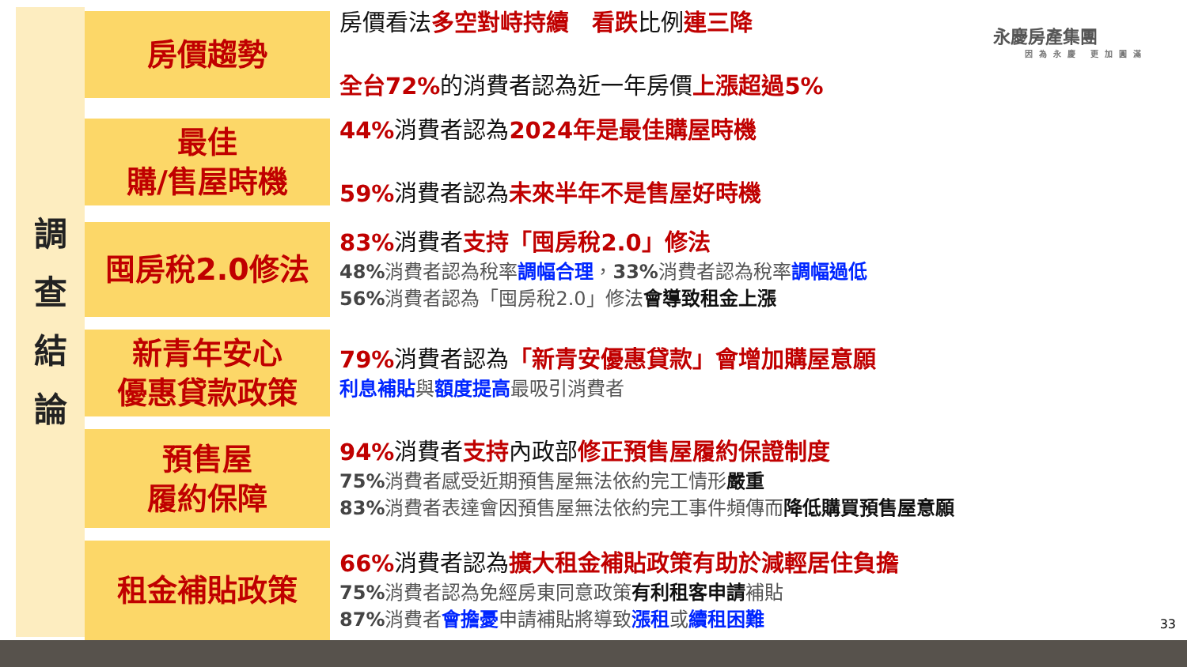調查結論
房價趨勢
房價看法多空對峙持續　看跌比例連三降
全台72% 的消費者認為近一年房價上漲超過5%
最佳
購/售屋時機
44% 消費者認為2024年是最佳購屋時機
59% 消費者認為未來半年不是售屋好時機
囤房稅2.0修法
83% 消費者支持「囤房稅2.0」修法
48% 消費者認為稅率調幅合理，33% 消費者認為稅率調幅過低
56% 消費者認為「囤房稅2.0」修法會導致租金上漲
新青年安心
優惠貸款政策
79% 消費者認為「新青安優惠貸款」會增加購屋意願
利息補貼與額度提高最吸引消費者
預售屋
履約保障
94% 消費者支持內政部修正預售屋履約保證制度
75% 消費者感受近期預售屋無法依約完工情形嚴重
83% 消費者表達會因預售屋無法依約完工事件頻傳而降低購買預售屋意願
租金補貼政策
66% 消費者認為擴大租金補貼政策有助於減輕居住負擔
75% 消費者認為免經房東同意政策有利租客申請補貼
87% 消費者會擔憂申請補貼將導致漲租或續租困難
永慶房產集團
因為永慶 更加圓滿
33